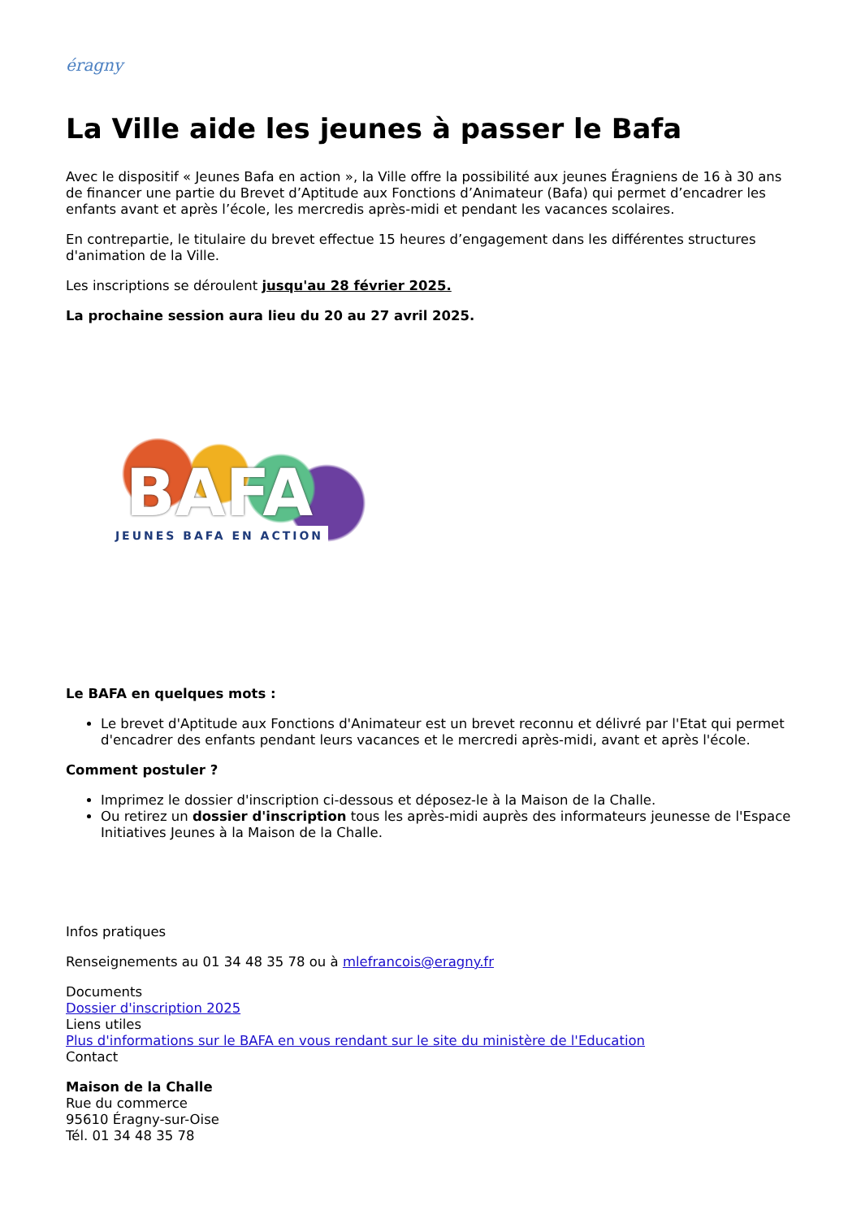éragny
La Ville aide les jeunes à passer le Bafa
Avec le dispositif « Jeunes Bafa en action », la Ville offre la possibilité aux jeunes Éragniens de 16 à 30 ans de financer une partie du Brevet d’Aptitude aux Fonctions d’Animateur (Bafa) qui permet d’encadrer les enfants avant et après l’école, les mercredis après-midi et pendant les vacances scolaires.
En contrepartie, le titulaire du brevet effectue 15 heures d’engagement dans les différentes structures d'animation de la Ville.
Les inscriptions se déroulent jusqu'au 28 février 2025.
La prochaine session aura lieu du 20 au 27 avril 2025.
BAFA
JEUNES BAFA EN ACTION
Le BAFA en quelques mots :
Le brevet d'Aptitude aux Fonctions d'Animateur est un brevet reconnu et délivré par l'Etat qui permet d'encadrer des enfants pendant leurs vacances et le mercredi après-midi, avant et après l'école.
Comment postuler ?
Imprimez le dossier d'inscription ci-dessous et déposez-le à la Maison de la Challe.
Ou retirez un dossier d'inscription tous les après-midi auprès des informateurs jeunesse de l'Espace Initiatives Jeunes à la Maison de la Challe.
Infos pratiques
Renseignements au 01 34 48 35 78 ou à mlefrancois@eragny.fr
Documents
Dossier d'inscription 2025
Liens utiles
Plus d'informations sur le BAFA en vous rendant sur le site du ministère de l'Education
Contact
Maison de la Challe
Rue du commerce
95610 Éragny-sur-Oise
Tél. 01 34 48 35 78